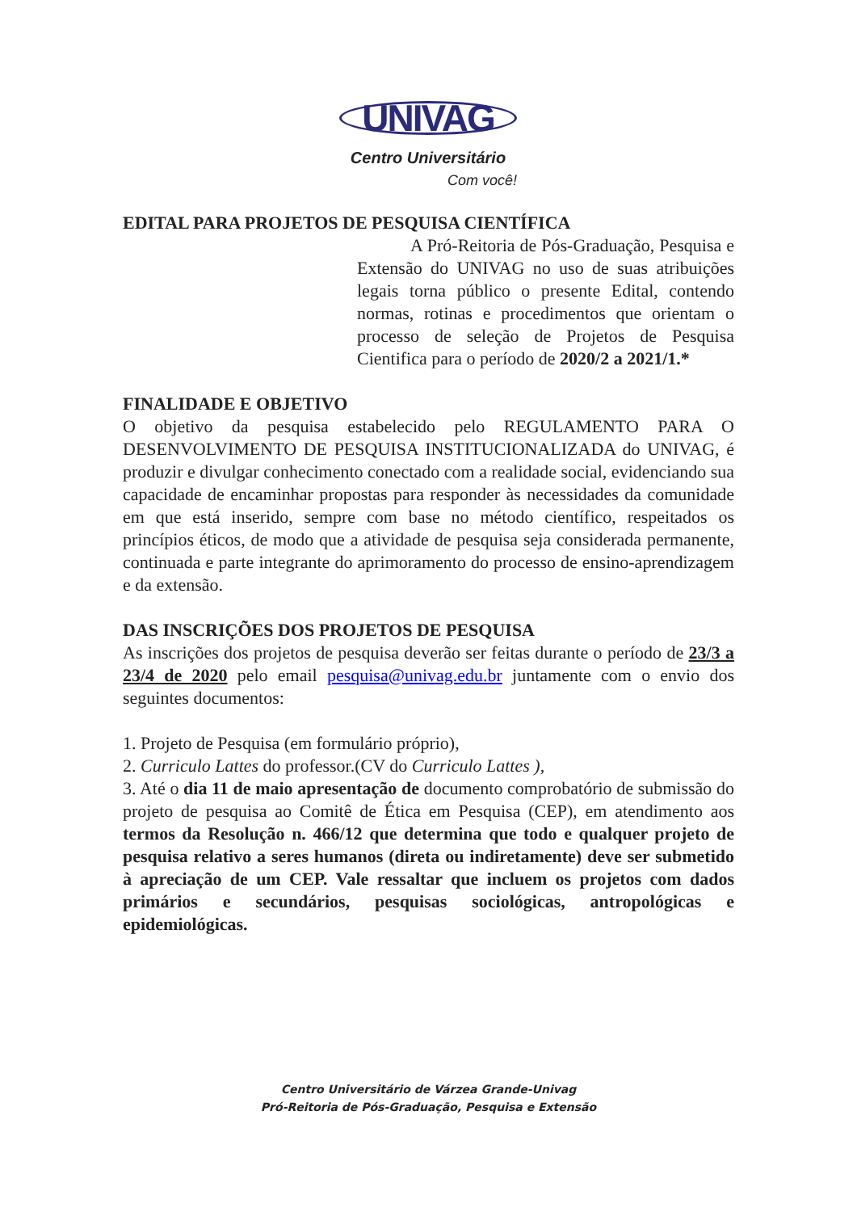UNIVAG
Centro Universitário
Com você!
EDITAL PARA PROJETOS DE PESQUISA CIENTÍFICA
A Pró-Reitoria de Pós-Graduação, Pesquisa e Extensão do UNIVAG no uso de suas atribuições legais torna público o presente Edital, contendo normas, rotinas e procedimentos que orientam o processo de seleção de Projetos de Pesquisa Cientifica para o período de 2020/2 a 2021/1.*
FINALIDADE E OBJETIVO
O objetivo da pesquisa estabelecido pelo REGULAMENTO PARA O DESENVOLVIMENTO DE PESQUISA INSTITUCIONALIZADA do UNIVAG, é produzir e divulgar conhecimento conectado com a realidade social, evidenciando sua capacidade de encaminhar propostas para responder às necessidades da comunidade em que está inserido, sempre com base no método científico, respeitados os princípios éticos, de modo que a atividade de pesquisa seja considerada permanente, continuada e parte integrante do aprimoramento do processo de ensino-aprendizagem e da extensão.
DAS INSCRIÇÕES DOS PROJETOS DE PESQUISA
As inscrições dos projetos de pesquisa deverão ser feitas durante o período de 23/3 a 23/4 de 2020 pelo email pesquisa@univag.edu.br juntamente com o envio dos seguintes documentos:
1. Projeto de Pesquisa (em formulário próprio),
2. Curriculo Lattes do professor.(CV do Curriculo Lattes ),
3. Até o dia 11 de maio apresentação de documento comprobatório de submissão do projeto de pesquisa ao Comitê de Ética em Pesquisa (CEP), em atendimento aos termos da Resolução n. 466/12 que determina que todo e qualquer projeto de pesquisa relativo a seres humanos (direta ou indiretamente) deve ser submetido à apreciação de um CEP. Vale ressaltar que incluem os projetos com dados primários e secundários, pesquisas sociológicas, antropológicas e epidemiológicas.
Centro Universitário de Várzea Grande-Univag
Pró-Reitoria de Pós-Graduação, Pesquisa e Extensão